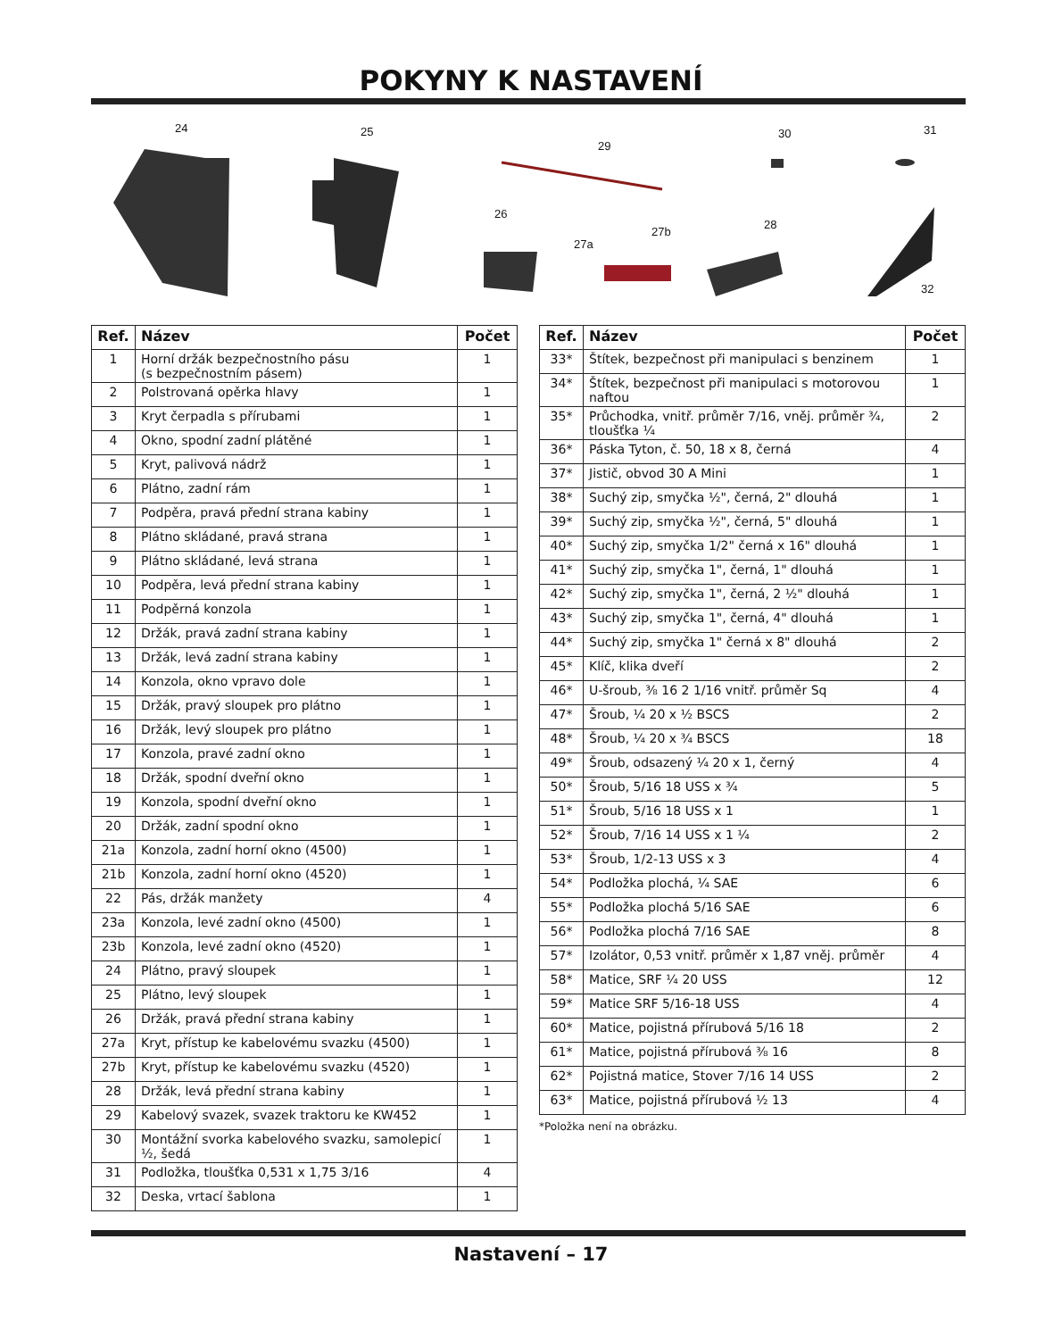POKYNY K NASTAVENÍ
24 25
29
30 31
26
27a
27b
28
32
| Ref. | Název | Počet |
| --- | --- | --- |
| 1 | Horní držák bezpečnostního pásu (s bezpečnostním pásem) | 1 |
| 2 | Polstrovaná opěrka hlavy | 1 |
| 3 | Kryt čerpadla s přírubami | 1 |
| 4 | Okno, spodní zadní plátěné | 1 |
| 5 | Kryt, palivová nádrž | 1 |
| 6 | Plátno, zadní rám | 1 |
| 7 | Podpěra, pravá přední strana kabiny | 1 |
| 8 | Plátno skládané, pravá strana | 1 |
| 9 | Plátno skládané, levá strana | 1 |
| 10 | Podpěra, levá přední strana kabiny | 1 |
| 11 | Podpěrná konzola | 1 |
| 12 | Držák, pravá zadní strana kabiny | 1 |
| 13 | Držák, levá zadní strana kabiny | 1 |
| 14 | Konzola, okno vpravo dole | 1 |
| 15 | Držák, pravý sloupek pro plátno | 1 |
| 16 | Držák, levý sloupek pro plátno | 1 |
| 17 | Konzola, pravé zadní okno | 1 |
| 18 | Držák, spodní dveřní okno | 1 |
| 19 | Konzola, spodní dveřní okno | 1 |
| 20 | Držák, zadní spodní okno | 1 |
| 21a | Konzola, zadní horní okno (4500) | 1 |
| 21b | Konzola, zadní horní okno (4520) | 1 |
| 22 | Pás, držák manžety | 4 |
| 23a | Konzola, levé zadní okno (4500) | 1 |
| 23b | Konzola, levé zadní okno (4520) | 1 |
| 24 | Plátno, pravý sloupek | 1 |
| 25 | Plátno, levý sloupek | 1 |
| 26 | Držák, pravá přední strana kabiny | 1 |
| 27a | Kryt, přístup ke kabelovému svazku (4500) | 1 |
| 27b | Kryt, přístup ke kabelovému svazku (4520) | 1 |
| 28 | Držák, levá přední strana kabiny | 1 |
| 29 | Kabelový svazek, svazek traktoru ke KW452 | 1 |
| 30 | Montážní svorka kabelového svazku, samolepicí ½, šedá | 1 |
| 31 | Podložka, tloušťka 0,531 x 1,75 3/16 | 4 |
| 32 | Deska, vrtací šablona | 1 |
| Ref. | Název | Počet |
| --- | --- | --- |
| 33* | Štítek, bezpečnost při manipulaci s benzinem | 1 |
| 34* | Štítek, bezpečnost při manipulaci s motorovou naftou | 1 |
| 35* | Průchodka, vnitř. průměr 7/16, vněj. průměr ¾, tloušťka ¼ | 2 |
| 36* | Páska Tyton, č. 50, 18 x 8, černá | 4 |
| 37* | Jistič, obvod 30 A Mini | 1 |
| 38* | Suchý zip, smyčka ½", černá, 2" dlouhá | 1 |
| 39* | Suchý zip, smyčka ½", černá, 5" dlouhá | 1 |
| 40* | Suchý zip, smyčka 1/2" černá x 16" dlouhá | 1 |
| 41* | Suchý zip, smyčka 1", černá, 1" dlouhá | 1 |
| 42* | Suchý zip, smyčka 1", černá, 2 ½" dlouhá | 1 |
| 43* | Suchý zip, smyčka 1", černá, 4" dlouhá | 1 |
| 44* | Suchý zip, smyčka 1" černá x 8" dlouhá | 2 |
| 45* | Klíč, klika dveří | 2 |
| 46* | U-šroub, ⅜ 16 2 1/16 vnitř. průměr Sq | 4 |
| 47* | Šroub, ¼ 20 x ½ BSCS | 2 |
| 48* | Šroub, ¼ 20 x ¾ BSCS | 18 |
| 49* | Šroub, odsazený ¼ 20 x 1, černý | 4 |
| 50* | Šroub, 5/16 18 USS x ¾ | 5 |
| 51* | Šroub, 5/16 18 USS x 1 | 1 |
| 52* | Šroub, 7/16 14 USS x 1 ¼ | 2 |
| 53* | Šroub, 1/2-13 USS x 3 | 4 |
| 54* | Podložka plochá, ¼ SAE | 6 |
| 55* | Podložka plochá 5/16 SAE | 6 |
| 56* | Podložka plochá 7/16 SAE | 8 |
| 57* | Izolátor, 0,53 vnitř. průměr x 1,87 vněj. průměr | 4 |
| 58* | Matice, SRF ¼ 20 USS | 12 |
| 59* | Matice SRF 5/16-18 USS | 4 |
| 60* | Matice, pojistná přírubová 5/16 18 | 2 |
| 61* | Matice, pojistná přírubová ⅜ 16 | 8 |
| 62* | Pojistná matice, Stover 7/16 14 USS | 2 |
| 63* | Matice, pojistná přírubová ½ 13 | 4 |
*Položka není na obrázku.
Nastavení – 17